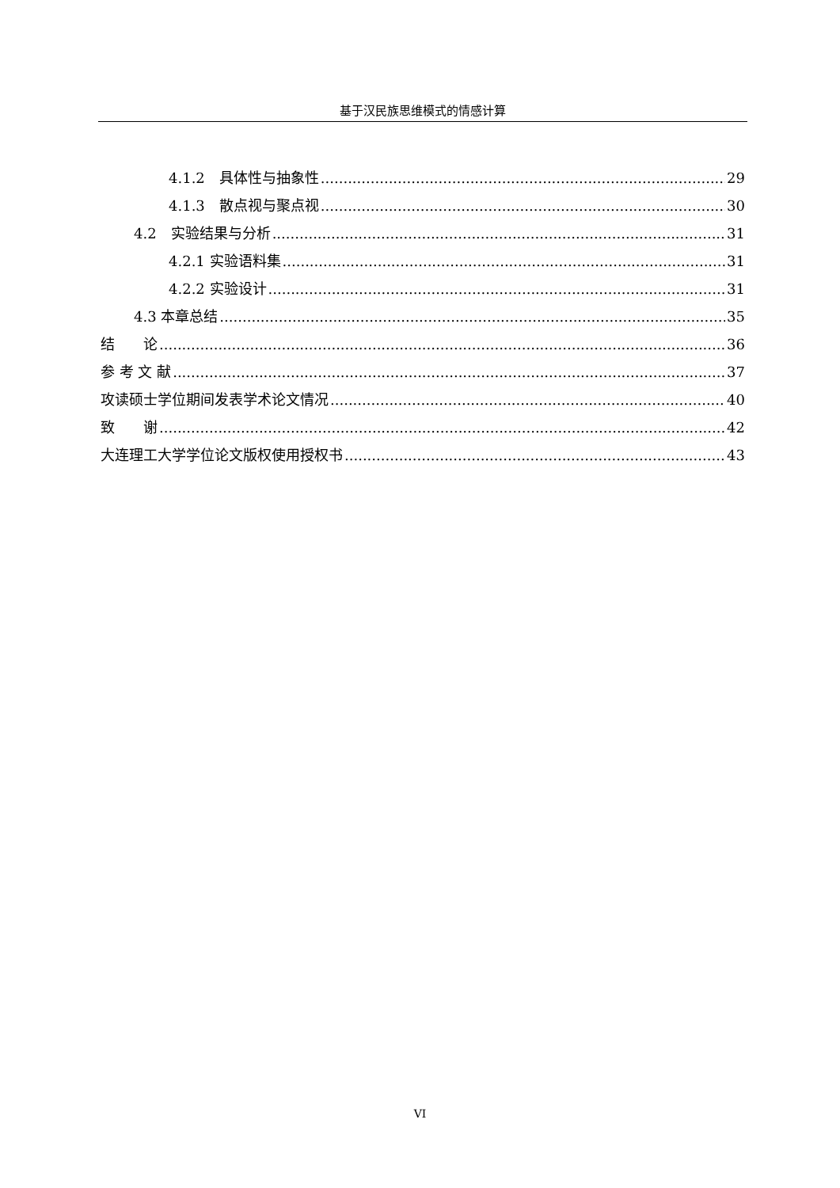基于汉民族思维模式的情感计算
4.1.2　具体性与抽象性 29
4.1.3　散点视与聚点视 30
4.2　实验结果与分析 31
4.2.1 实验语料集 31
4.2.2 实验设计 31
4.3 本章总结 35
结　　论 36
参 考 文 献 37
攻读硕士学位期间发表学术论文情况 40
致　　谢 42
大连理工大学学位论文版权使用授权书 43
VI